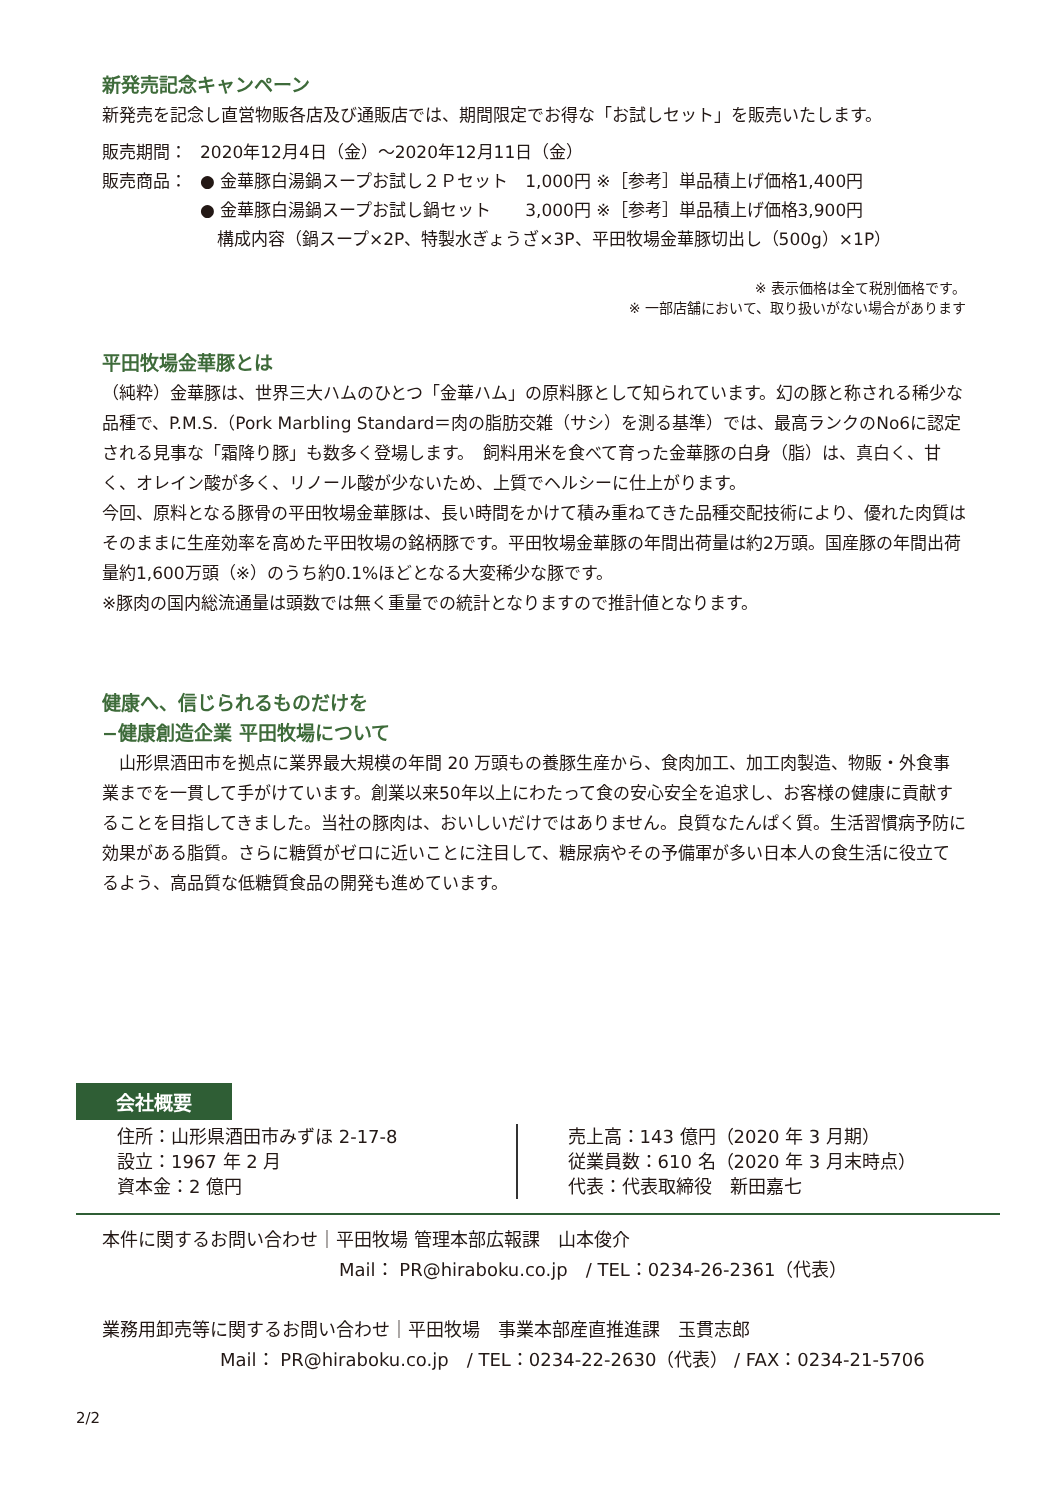新発売記念キャンペーン
新発売を記念し直営物販各店及び通販店では、期間限定でお得な「お試しセット」を販売いたします。
販売期間： 2020年12月4日（金）～2020年12月11日（金）
販売商品： ● 金華豚白湯鍋スープお試し２Ｐセット　1,000円 ※［参考］単品積上げ価格1,400円
● 金華豚白湯鍋スープお試し鍋セット　　3,000円 ※［参考］単品積上げ価格3,900円
　構成内容（鍋スープ×2P、特製水ぎょうざ×3P、平田牧場金華豚切出し（500g）×1P）
※ 表示価格は全て税別価格です。
※ 一部店舗において、取り扱いがない場合があります
平田牧場金華豚とは
（純粋）金華豚は、世界三大ハムのひとつ「金華ハム」の原料豚として知られています。幻の豚と称される稀少な品種で、P.M.S.（Pork Marbling Standard＝肉の脂肪交雑（サシ）を測る基準）では、最高ランクのNo6に認定される見事な「霜降り豚」も数多く登場します。　飼料用米を食べて育った金華豚の白身（脂）は、真白く、甘く、オレイン酸が多く、リノール酸が少ないため、上質でヘルシーに仕上がります。
今回、原料となる豚骨の平田牧場金華豚は、長い時間をかけて積み重ねてきた品種交配技術により、優れた肉質はそのままに生産効率を高めた平田牧場の銘柄豚です。平田牧場金華豚の年間出荷量は約2万頭。国産豚の年間出荷量約1,600万頭（※）のうち約0.1%ほどとなる大変稀少な豚です。
※豚肉の国内総流通量は頭数では無く重量での統計となりますので推計値となります。
健康へ、信じられるものだけを
−健康創造企業 平田牧場について
　山形県酒田市を拠点に業界最大規模の年間 20 万頭もの養豚生産から、食肉加工、加工肉製造、物販・外食事業までを一貫して手がけています。創業以来50年以上にわたって食の安心安全を追求し、お客様の健康に貢献することを目指してきました。当社の豚肉は、おいしいだけではありません。良質なたんぱく質。生活習慣病予防に効果がある脂質。さらに糖質がゼロに近いことに注目して、糖尿病やその予備軍が多い日本人の食生活に役立てるよう、高品質な低糖質食品の開発も進めています。
会社概要
住所：山形県酒田市みずほ 2-17-8
設立：1967 年 2 月
資本金：2 億円
売上高：143 億円（2020 年 3 月期）
従業員数：610 名（2020 年 3 月末時点）
代表：代表取締役　新田嘉七
本件に関するお問い合わせ｜平田牧場 管理本部広報課　山本俊介
Mail： PR@hiraboku.co.jp　/ TEL：0234-26-2361（代表）
業務用卸売等に関するお問い合わせ｜平田牧場　事業本部産直推進課　玉貫志郎
Mail： PR@hiraboku.co.jp　/ TEL：0234-22-2630（代表） / FAX：0234-21-5706
2/2